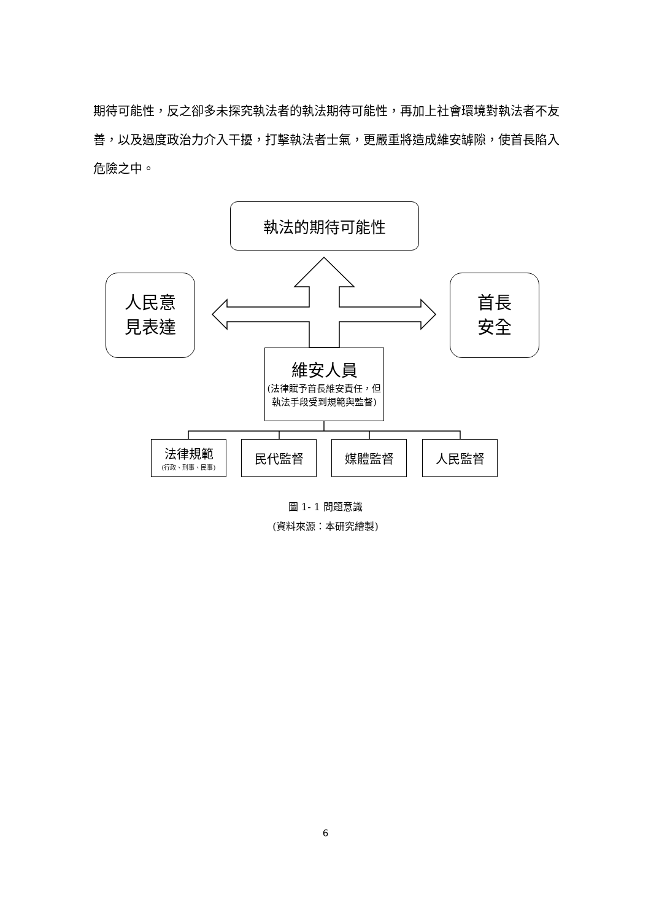期待可能性，反之卻多未探究執法者的執法期待可能性，再加上社會環境對執法者不友善，以及過度政治力介入干擾，打擊執法者士氣，更嚴重將造成維安罅隙，使首長陷入危險之中。
執法的期待可能性
人民意
見表達
首長
安全
維安人員
(法律賦予首長維安責任，但執法手段受到規範與監督)
法律規範
(行政、刑事、民事)
民代監督 媒體監督 人民監督
圖 1- 1 問題意識
(資料來源：本研究繪製)
6